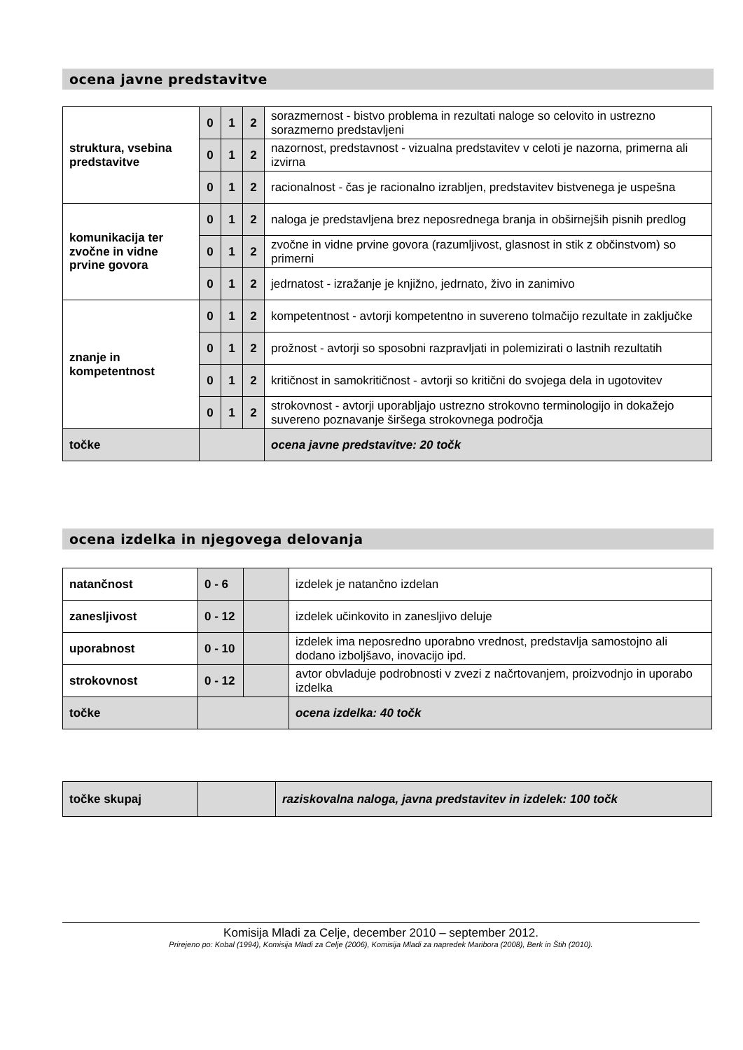ocena javne predstavitve
| struktura, vsebina predstavitve | 0 | 1 | 2 | sorazmernost - bistvo problema in rezultati naloge so celovito in ustrezno sorazmerno predstavljeni |
| | 0 | 1 | 2 | nazornost, predstavnost - vizualna predstavitev v celoti je nazorna, primerna ali izvirna |
| | 0 | 1 | 2 | racionalnost - čas je racionalno izrabljen, predstavitev bistvenega je uspešna |
| komunikacija ter zvočne in vidne prvine govora | 0 | 1 | 2 | naloga je predstavljena brez neposrednega branja in obširnejših pisnih predlog |
| | 0 | 1 | 2 | zvočne in vidne prvine govora (razumljivost, glasnost in stik z občinstvom) so primerni |
| | 0 | 1 | 2 | jedrnatost - izražanje je knjižno, jedrnato, živo in zanimivo |
| znanje in kompetentnost | 0 | 1 | 2 | kompetentnost - avtorji kompetentno in suvereno tolmačijo rezultate in zaključke |
| | 0 | 1 | 2 | prožnost - avtorji so sposobni razpravljati in polemizirati o lastnih rezultatih |
| | 0 | 1 | 2 | kritičnost in samokritičnost - avtorji so kritični do svojega dela in ugotovitev |
| | 0 | 1 | 2 | strokovnost - avtorji uporabljajo ustrezno strokovno terminologijo in dokažejo suvereno poznavanje širšega strokovnega področja |
| točke | | | | ocena javne predstavitve: 20 točk |
ocena izdelka in njegovega delovanja
| natančnost | 0 - 6 | | izdelek je natančno izdelan |
| zanesljivost | 0 - 12 | | izdelek učinkovito in zanesljivo deluje |
| uporabnost | 0 - 10 | | izdelek ima neposredno uporabno vrednost, predstavlja samostojno ali dodano izboljšavo, inovacijo ipd. |
| strokovnost | 0 - 12 | | avtor obvladuje podrobnosti v zvezi z načrtovanjem, proizvodnjo in uporabo izdelka |
| točke | | | ocena izdelka: 40 točk |
| točke skupaj | | raziskovalna naloga, javna predstavitev in izdelek: 100 točk |
Komisija Mladi za Celje, december 2010 – september 2012.
Prirejeno po: Kobal (1994), Komisija Mladi za Celje (2006), Komisija Mladi za napredek Maribora (2008), Berk in Štih (2010).